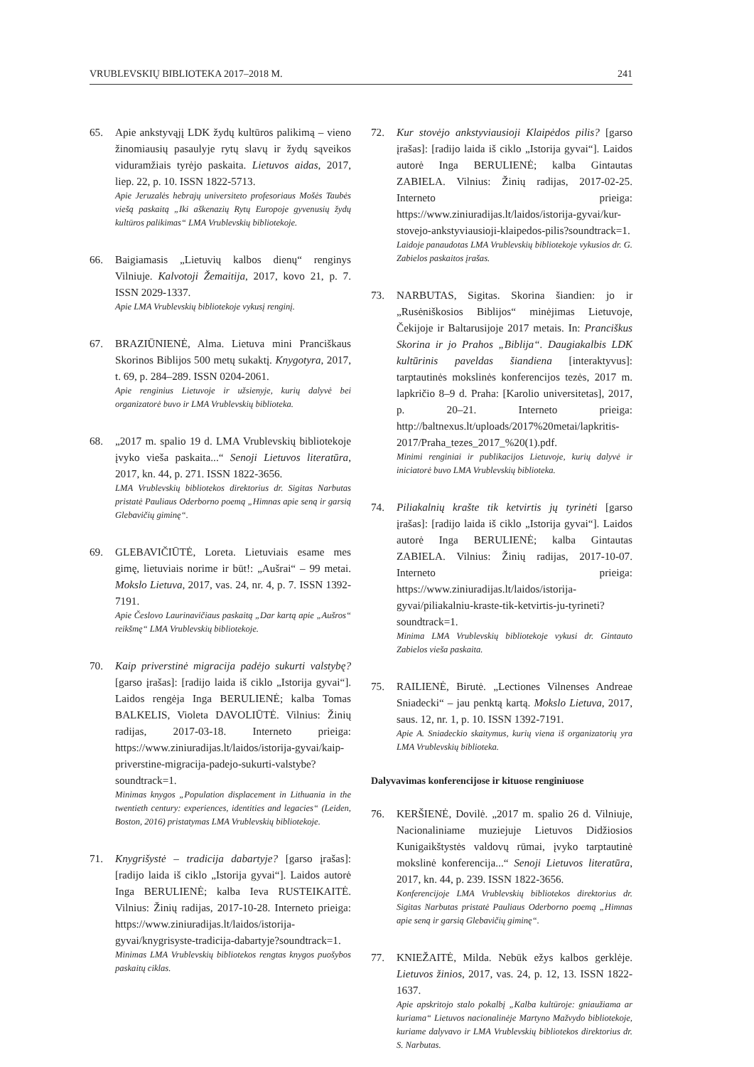VRUBLEVSKIŲ BIBLIOTEKA 2017–2018 M. 241
65. Apie ankstyvąjį LDK žydų kultūros palikimą – vieno žinomiausių pasaulyje rytų slavų ir žydų sąveikos viduramžiais tyrėjo paskaita. Lietuvos aidas, 2017, liep. 22, p. 10. ISSN 1822-5713.
Apie Jeruzalės hebrajų universiteto profesoriaus Mošės Taubės viešą paskaitą „Iki aškenazių Rytų Europoje gyvenusių žydų kultūros palikimas“ LMA Vrublevskių bibliotekoje.
66. Baigiamasis „Lietuvių kalbos dienų“ renginys Vilniuje. Kalvotoji Žemaitija, 2017, kovo 21, p. 7. ISSN 2029-1337.
Apie LMA Vrublevskių bibliotekoje vykusį renginį.
67. BRAZIŪNIENĖ, Alma. Lietuva mini Pranciškaus Skorinos Biblijos 500 metų sukaktį. Knygotyra, 2017, t. 69, p. 284–289. ISSN 0204-2061.
Apie renginius Lietuvoje ir užsienyje, kurių dalyvė bei organizatorė buvo ir LMA Vrublevskių biblioteka.
68. „2017 m. spalio 19 d. LMA Vrublevskių bibliotekoje įvyko vieša paskaita...“ Senoji Lietuvos literatūra, 2017, kn. 44, p. 271. ISSN 1822-3656.
LMA Vrublevskių bibliotekos direktorius dr. Sigitas Narbutas pristatė Pauliaus Oderborno poemą „Himnas apie seną ir garsią Glebavičių giminę“.
69. GLEBAVIČIŪTĖ, Loreta. Lietuviais esame mes gimę, lietuviais norime ir būt!: „Aušrai“ – 99 metai. Mokslo Lietuva, 2017, vas. 24, nr. 4, p. 7. ISSN 1392-7191.
Apie Česlovo Laurinavičiaus paskaitą „Dar kartą apie „Aušros“ reikšmę“ LMA Vrublevskių bibliotekoje.
70. Kaip priverstinė migracija padėjo sukurti valstybę? [garso įrašas]: [radijo laida iš ciklo „Istorija gyvai“]. Laidos rengėja Inga BERULIENĖ; kalba Tomas BALKELIS, Violeta DAVOLIŪTĖ. Vilnius: Žinių radijas, 2017-03-18. Interneto prieiga: https://www.ziniuradijas.lt/laidos/istorija-gyvai/kaip-priverstine-migracija-padejo-sukurti-valstybe?soundtrack=1.
Minimas knygos „Population displacement in Lithuania in the twentieth century: experiences, identities and legacies“ (Leiden, Boston, 2016) pristatymas LMA Vrublevskių bibliotekoje.
71. Knygrišystė – tradicija dabartyje? [garso įrašas]: [radijo laida iš ciklo „Istorija gyvai“]. Laidos autorė Inga BERULIENĖ; kalba Ieva RUSTEIKAITĖ. Vilnius: Žinių radijas, 2017-10-28. Interneto prieiga: https://www.ziniuradijas.lt/laidos/istorija-gyvai/knygrisyste-tradicija-dabartyje?soundtrack=1.
Minimas LMA Vrublevskių bibliotekos rengtas knygos puošybos paskaitų ciklas.
72. Kur stovėjo ankstyviausioji Klaipėdos pilis? [garso įrašas]: [radijo laida iš ciklo „Istorija gyvai“]. Laidos autorė Inga BERULIENĖ; kalba Gintautas ZABIELA. Vilnius: Žinių radijas, 2017-02-25. Interneto prieiga: https://www.ziniuradijas.lt/laidos/istorija-gyvai/kur-stovejo-ankstyviausioji-klaipedos-pilis?soundtrack=1.
Laidoje panaudotas LMA Vrublevskių bibliotekoje vykusios dr. G. Zabielos paskaitos įrašas.
73. NARBUTAS, Sigitas. Skorina šiandien: jo ir „Rusėniškosios Biblijos“ minėjimas Lietuvoje, Čekijoje ir Baltarusijoje 2017 metais. In: Pranciškus Skorina ir jo Prahos „Biblija“. Daugiakalbis LDK kultūrinis paveldas šiandiena [interaktyvus]: tarptautinės mokslinės konferencijos tezės, 2017 m. lapkričio 8–9 d. Praha: [Karolio universitetas], 2017, p. 20–21. Interneto prieiga: http://baltnexus.lt/uploads/2017%20metai/lapkritis-2017/Praha_tezes_2017_%20(1).pdf.
Minimi renginiai ir publikacijos Lietuvoje, kurių dalyvė ir iniciatorė buvo LMA Vrublevskių biblioteka.
74. Piliakalnių krašte tik ketvirtis jų tyrinėti [garso įrašas]: [radijo laida iš ciklo „Istorija gyvai“]. Laidos autorė Inga BERULIENĖ; kalba Gintautas ZABIELA. Vilnius: Žinių radijas, 2017-10-07. Interneto prieiga: https://www.ziniuradijas.lt/laidos/istorija-gyvai/piliakalniu-kraste-tik-ketvirtis-ju-tyrineti?soundtrack=1.
Minima LMA Vrublevskių bibliotekoje vykusi dr. Gintauto Zabielos vieša paskaita.
75. RAILIENĖ, Birutė. „Lectiones Vilnenses Andreae Sniadecki“ – jau penktą kartą. Mokslo Lietuva, 2017, saus. 12, nr. 1, p. 10. ISSN 1392-7191.
Apie A. Sniadeckio skaitymus, kurių viena iš organizatorių yra LMA Vrublevskių biblioteka.
Dalyvavimas konferencijose ir kituose renginiuose
76. KERŠIENĖ, Dovilė. „2017 m. spalio 26 d. Vilniuje, Nacionaliniame muziejuje Lietuvos Didžiosios Kunigaikštystės valdovų rūmai, įvyko tarptautinė mokslinė konferencija...“ Senoji Lietuvos literatūra, 2017, kn. 44, p. 239. ISSN 1822-3656.
Konferencijoje LMA Vrublevskių bibliotekos direktorius dr. Sigitas Narbutas pristatė Pauliaus Oderborno poemą „Himnas apie seną ir garsią Glebavičių giminę“.
77. KNIEŽAITĖ, Milda. Nebūk ežys kalbos gerklėje. Lietuvos žinios, 2017, vas. 24, p. 12, 13. ISSN 1822-1637.
Apie apskritojo stalo pokalbį „Kalba kultūroje: gniaužiama ar kuriama“ Lietuvos nacionalinėje Martyno Mažvydo bibliotekoje, kuriame dalyvavo ir LMA Vrublevskių bibliotekos direktorius dr. S. Narbutas.